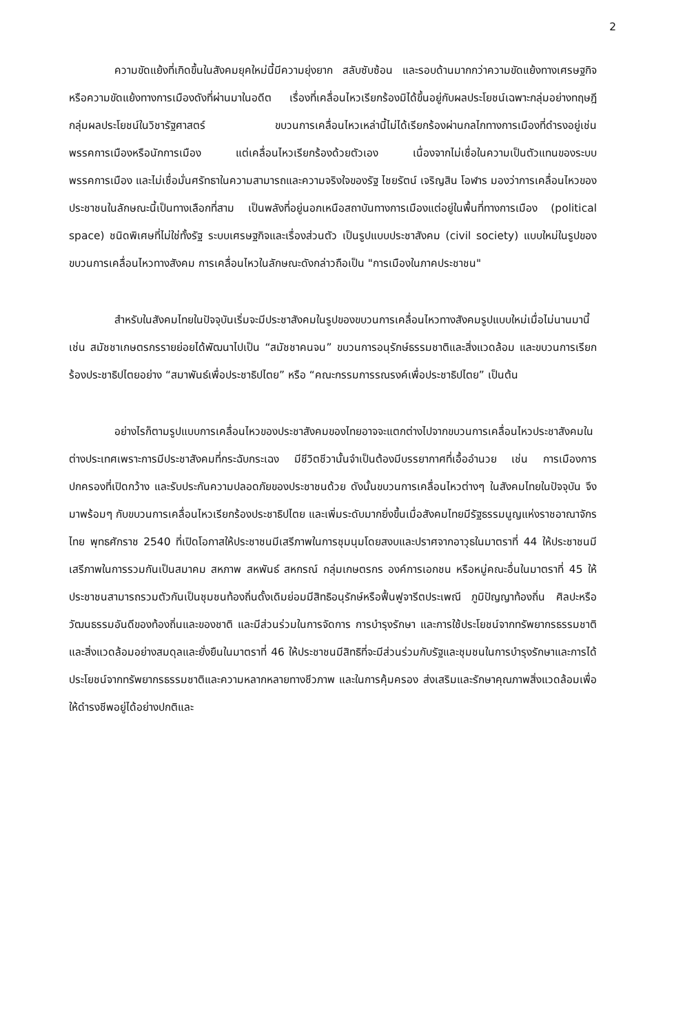2
ความขัดแย้งที่เกิดขึ้นในสังคมยุคใหม่นี้มีความยุ่งยาก สลับซับซ้อน และรอบด้านมากกว่าความขัดแย้งทางเศรษฐกิจหรือความขัดแย้งทางการเมืองดังที่ผ่านมาในอดีต เรื่องที่เคลื่อนไหวเรียกร้องมิได้ขึ้นอยู่กับผลประโยชน์เฉพาะกลุ่มอย่างทฤษฎีกลุ่มผลประโยชน์ในวิชารัฐศาสตร์ ขบวนการเคลื่อนไหวเหล่านี้ไม่ได้เรียกร้องผ่านกลไกทางการเมืองที่ดำรงอยู่เช่น พรรคการเมืองหรือนักการเมือง แต่เคลื่อนไหวเรียกร้องด้วยตัวเอง เนื่องจากไม่เชื่อในความเป็นตัวแทนของระบบพรรคการเมือง และไม่เชื่อมั่นศรัทธาในความสามารถและความจริงใจของรัฐ ไชยรัตน์ เจริญสิน โอฬาร มองว่าการเคลื่อนไหวของประชาชนในลักษณะนี้เป็นทางเลือกที่สาม เป็นพลังที่อยู่นอกเหนือสถาบันทางการเมืองแต่อยู่ในพื้นที่ทางการเมือง (political space) ชนิดพิเศษที่ไม่ใช่ทั้งรัฐ ระบบเศรษฐกิจและเรื่องส่วนตัว เป็นรูปแบบประชาสังคม (civil society) แบบใหม่ในรูปของขบวนการเคลื่อนไหวทางสังคม การเคลื่อนไหวในลักษณะดังกล่าวถือเป็น "การเมืองในภาคประชาชน"
สำหรับในสังคมไทยในปัจจุบันเริ่มจะมีประชาสังคมในรูปของขบวนการเคลื่อนไหวทางสังคมรูปแบบใหม่เมื่อไม่นานมานี้ เช่น สมัชชาเกษตรกรรายย่อยได้พัฒนาไปเป็น “สมัชชาคนจน” ขบวนการอนุรักษ์ธรรมชาติและสิ่งแวดล้อม และขบวนการเรียกร้องประชาธิปไตยอย่าง “สมาพันธ์เพื่อประชาธิปไตย” หรือ “คณะกรรมการรณรงค์เพื่อประชาธิปไตย” เป็นต้น
อย่างไรก็ตามรูปแบบการเคลื่อนไหวของประชาสังคมของไทยอาจจะแตกต่างไปจากขบวนการเคลื่อนไหวประชาสังคมในต่างประเทศเพราะการมีประชาสังคมที่กระฉับกระเฉง มีชีวิตชีวานั้นจำเป็นต้องมีบรรยากาศที่เอื้ออำนวย เช่น การเมืองการปกครองที่เปิดกว้าง และรับประกันความปลอดภัยของประชาชนด้วย ดังนั้นขบวนการเคลื่อนไหวต่างๆ ในสังคมไทยในปัจจุบัน จึงมาพร้อมๆ กับขบวนการเคลื่อนไหวเรียกร้องประชาธิปไตย และเพิ่มระดับมากยิ่งขึ้นเมื่อสังคมไทยมีรัฐธรรมนูญแห่งราชอาณาจักรไทย พุทธศักราช 2540 ที่เปิดโอกาสให้ประชาชนมีเสรีภาพในการชุมนุมโดยสงบและปราศจากอาวุธในมาตราที่ 44 ให้ประชาชนมีเสรีภาพในการรวมกันเป็นสมาคม สหภาพ สหพันธ์ สหกรณ์ กลุ่มเกษตรกร องค์การเอกชน หรือหมู่คณะอื่นในมาตราที่ 45 ให้ประชาชนสามารถรวมตัวกันเป็นชุมชนท้องถิ่นดั้งเดิมย่อมมีสิทธิอนุรักษ์หรือฟื้นฟูจารีตประเพณี ภูมิปัญญาท้องถิ่น ศิลปะหรือวัฒนธรรมอันดีของท้องถิ่นและของชาติ และมีส่วนร่วมในการจัดการ การบำรุงรักษา และการใช้ประโยชน์จากทรัพยากรธรรมชาติและสิ่งแวดล้อมอย่างสมดุลและยั่งยืนในมาตราที่ 46 ให้ประชาชนมีสิทธิที่จะมีส่วนร่วมกับรัฐและชุมชนในการบำรุงรักษาและการได้ประโยชน์จากทรัพยากรธรรมชาติและความหลากหลายทางชีวภาพ และในการคุ้มครอง ส่งเสริมและรักษาคุณภาพสิ่งแวดล้อมเพื่อให้ดำรงชีพอยู่ได้อย่างปกติและ